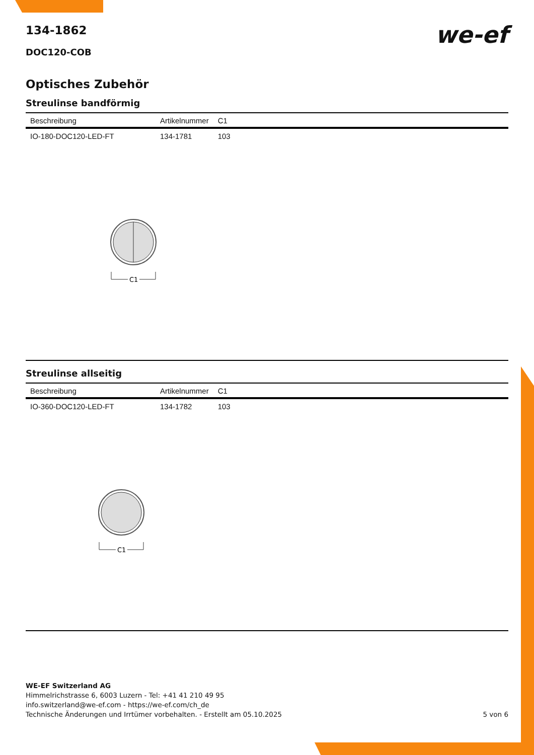134-1862
we-ef
DOC120-COB
Optisches Zubehör
Streulinse bandförmig
| Beschreibung | Artikelnummer | C1 |
| --- | --- | --- |
| IO-180-DOC120-LED-FT | 134-1781 | 103 |
C1
Streulinse allseitig
| Beschreibung | Artikelnummer | C1 |
| --- | --- | --- |
| IO-360-DOC120-LED-FT | 134-1782 | 103 |
C1
WE-EF Switzerland AG
Himmelrichstrasse 6, 6003 Luzern - Tel: +41 41 210 49 95
info.switzerland@we-ef.com - https://we-ef.com/ch_de
Technische Änderungen und Irrtümer vorbehalten. - Erstellt am 05.10.2025 5 von 6